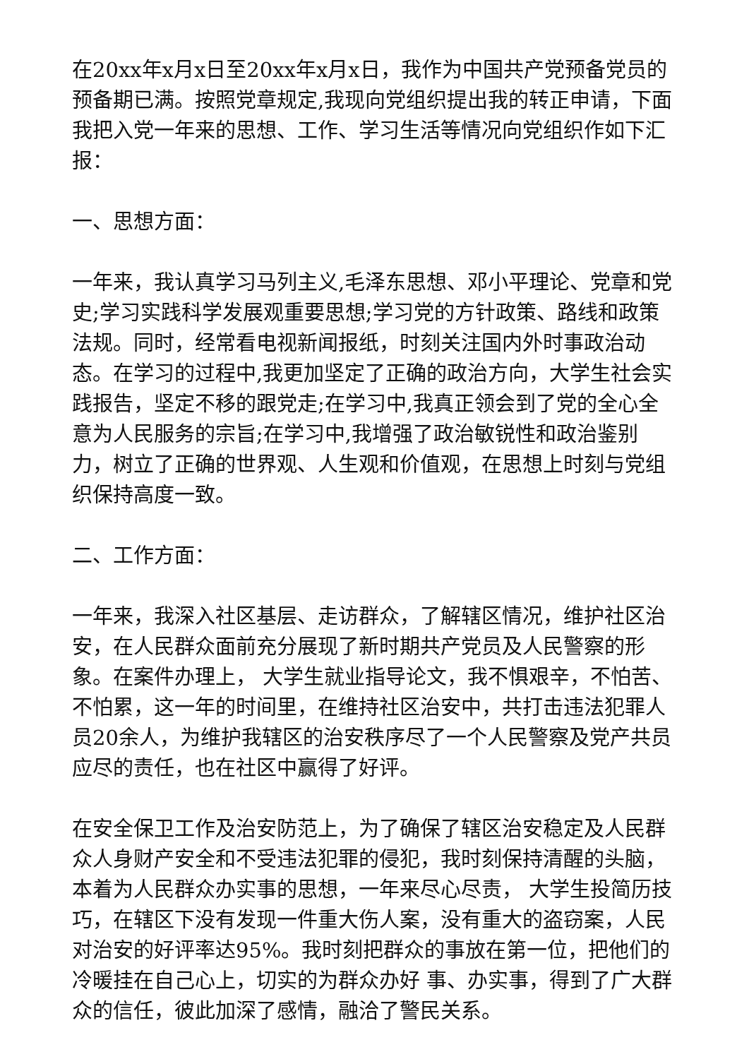在20xx年x月x日至20xx年x月x日，我作为中国共产党预备党员的预备期已满。按照党章规定,我现向党组织提出我的转正申请，下面我把入党一年来的思想、工作、学习生活等情况向党组织作如下汇报：
一、思想方面：
一年来，我认真学习马列主义,毛泽东思想、邓小平理论、党章和党史;学习实践科学发展观重要思想;学习党的方针政策、路线和政策法规。同时，经常看电视新闻报纸，时刻关注国内外时事政治动态。在学习的过程中,我更加坚定了正确的政治方向，大学生社会实践报告，坚定不移的跟党走;在学习中,我真正领会到了党的全心全意为人民服务的宗旨;在学习中,我增强了政治敏锐性和政治鉴别力，树立了正确的世界观、人生观和价值观，在思想上时刻与党组织保持高度一致。
二、工作方面：
一年来，我深入社区基层、走访群众，了解辖区情况，维护社区治安，在人民群众面前充分展现了新时期共产党员及人民警察的形象。在案件办理上， 大学生就业指导论文，我不惧艰辛，不怕苦、不怕累，这一年的时间里，在维持社区治安中，共打击违法犯罪人员20余人，为维护我辖区的治安秩序尽了一个人民警察及党产共员应尽的责任，也在社区中赢得了好评。
在安全保卫工作及治安防范上，为了确保了辖区治安稳定及人民群众人身财产安全和不受违法犯罪的侵犯，我时刻保持清醒的头脑，本着为人民群众办实事的思想，一年来尽心尽责， 大学生投简历技巧，在辖区下没有发现一件重大伤人案，没有重大的盗窃案，人民对治安的好评率达95%。我时刻把群众的事放在第一位，把他们的冷暖挂在自己心上，切实的为群众办好 事、办实事，得到了广大群众的信任，彼此加深了感情，融洽了警民关系。